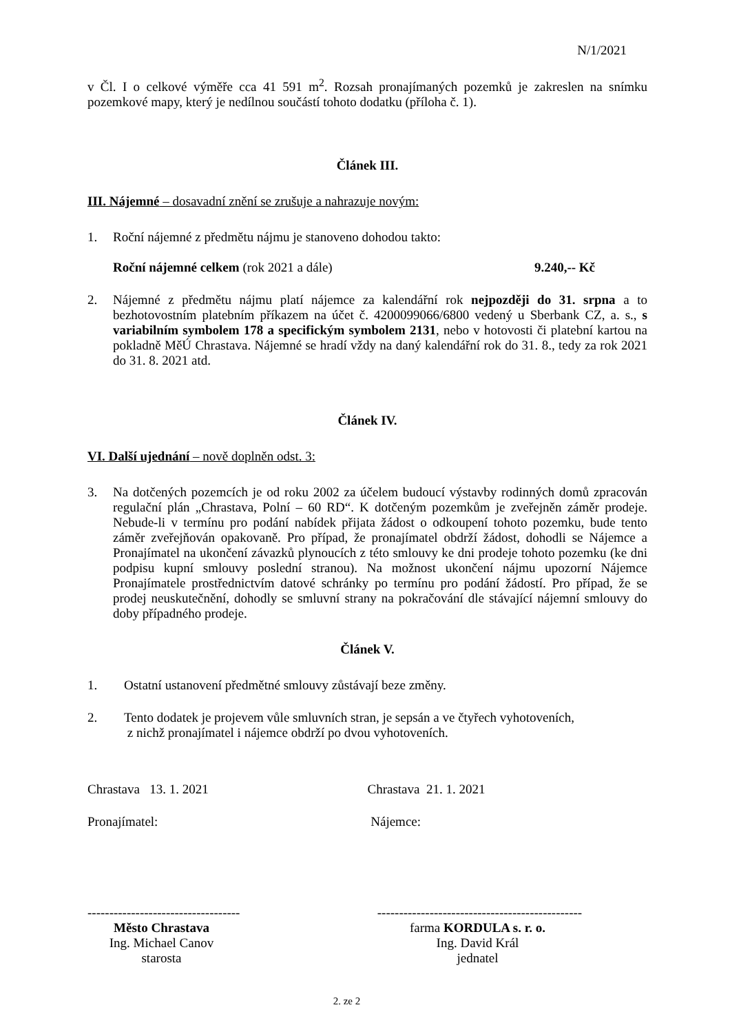N/1/2021
v Čl. I o celkové výměře cca 41 591 m<sup>2</sup>. Rozsah pronajímaných pozemků je zakreslen na snímku pozemkové mapy, který je nedílnou součástí tohoto dodatku (příloha č. 1).
Článek III.
III. Nájemné – dosavadní znění se zrušuje a nahrazuje novým:
1. Roční nájemné z předmětu nájmu je stanoveno dohodou takto:
Roční nájemné celkem (rok 2021 a dále) 9.240,-- Kč
2. Nájemné z předmětu nájmu platí nájemce za kalendářní rok nejpozději do 31. srpna a to bezhotovostním platebním příkazem na účet č. 4200099066/6800 vedený u Sberbank CZ, a. s., s variabilním symbolem 178 a specifickým symbolem 2131, nebo v hotovosti či platební kartou na pokladně MěÚ Chrastava. Nájemné se hradí vždy na daný kalendářní rok do 31. 8., tedy za rok 2021 do 31. 8. 2021 atd.
Článek IV.
VI. Další ujednání – nově doplněn odst. 3:
3. Na dotčených pozemcích je od roku 2002 za účelem budoucí výstavby rodinných domů zpracován regulační plán „Chrastava, Polní – 60 RD“. K dotčeným pozemkům je zveřejněn záměr prodeje. Nebude-li v termínu pro podání nabídek přijata žádost o odkoupení tohoto pozemku, bude tento záměr zveřejňován opakovaně. Pro případ, že pronajímatel obdrží žádost, dohodli se Nájemce a Pronajímatel na ukončení závazků plynoucích z této smlouvy ke dni prodeje tohoto pozemku (ke dni podpisu kupní smlouvy poslední stranou). Na možnost ukončení nájmu upozorní Nájemce Pronajímatele prostřednictvím datové schránky po termínu pro podání žádostí. Pro případ, že se prodej neuskutečnění, dohodly se smluvní strany na pokračování dle stávající nájemní smlouvy do doby případného prodeje.
Článek V.
1. Ostatní ustanovení předmětné smlouvy zůstávají beze změny.
2. Tento dodatek je projevem vůle smluvních stran, je sepsán a ve čtyřech vyhotoveních,
z nichž pronajímatel i nájemce obdrží po dvou vyhotoveních.
Chrastava 13. 1. 2021 Chrastava 21. 1. 2021
Pronajímatel: Nájemce:
-----------------------------------
Město Chrastava
Ing. Michael Canov
starosta
-----------------------------------------------
farma KORDULA s. r. o.
Ing. David Král
jednatel
2. ze 2